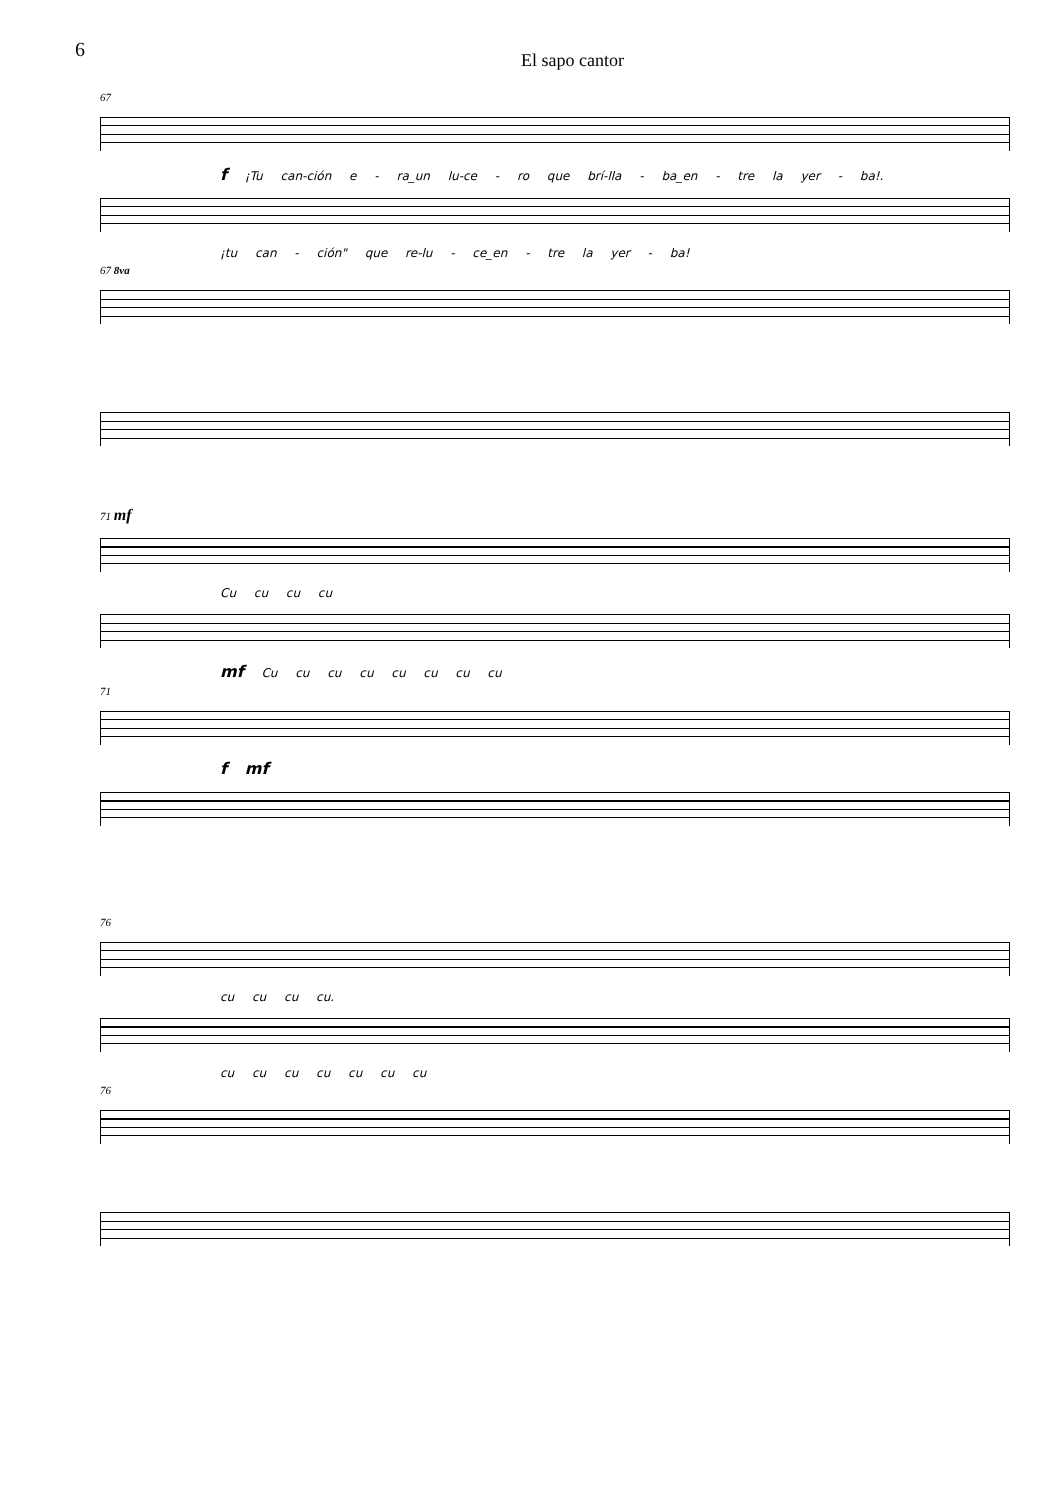6 El sapo cantor
67
f ¡Tu can-ción e - ra_un lu-ce - ro que brí-lla - ba_en - tre la yer - ba!.
¡tu can - ción" que re-lu - ce_en - tre la yer - ba!
67 8va
71 mf
Cu cu cu cu
mf Cu cu cu cu cu cu cu cu
71
f mf
76
cu cu cu cu.
cu cu cu cu cu cu cu
76